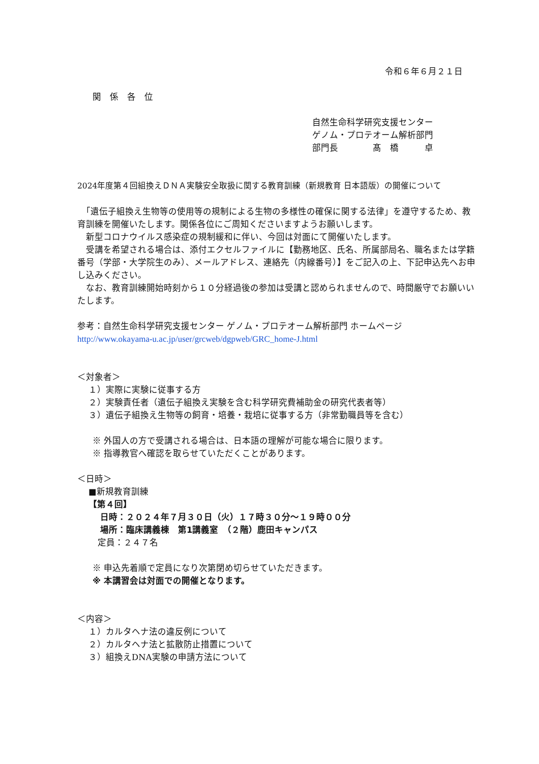令和６年６月２１日
関　係　各　位
自然生命科学研究支援センター
ゲノム・プロテオーム解析部門
部門長　　　　髙　橋　　　卓
2024年度第４回組換えＤＮＡ実験安全取扱に関する教育訓練（新規教育 日本語版）の開催について
　「遺伝子組換え生物等の使用等の規制による生物の多様性の確保に関する法律」を遵守するため、教育訓練を開催いたします。関係各位にご周知くださいますようお願いします。
　新型コロナウイルス感染症の規制緩和に伴い、今回は対面にて開催いたします。
　受講を希望される場合は、添付エクセルファイルに【勤務地区、氏名、所属部局名、職名または学籍番号（学部・大学院生のみ）、メールアドレス、連絡先（内線番号）】をご記入の上、下記申込先へお申し込みください。
　なお、教育訓練開始時刻から１０分経過後の参加は受講と認められませんので、時間厳守でお願いいたします。
参考：自然生命科学研究支援センター ゲノム・プロテオーム解析部門 ホームページ
http://www.okayama-u.ac.jp/user/grcweb/dgpweb/GRC_home-J.html
＜対象者＞
１）実際に実験に従事する方
２）実験責任者（遺伝子組換え実験を含む科学研究費補助金の研究代表者等）
３）遺伝子組換え生物等の飼育・培養・栽培に従事する方（非常勤職員等を含む）
※ 外国人の方で受講される場合は、日本語の理解が可能な場合に限ります。
※ 指導教官へ確認を取らせていただくことがあります。
＜日時＞
■新規教育訓練
【第４回】
日時：２０２４年７月３０日（火）１７時３０分～１９時００分
場所：臨床講義棟　第1講義室　（２階）鹿田キャンパス
定員：２４７名
※ 申込先着順で定員になり次第閉め切らせていただきます。
※ 本講習会は対面での開催となります。
＜内容＞
１）カルタヘナ法の違反例について
２）カルタヘナ法と拡散防止措置について
３）組換えDNA実験の申請方法について